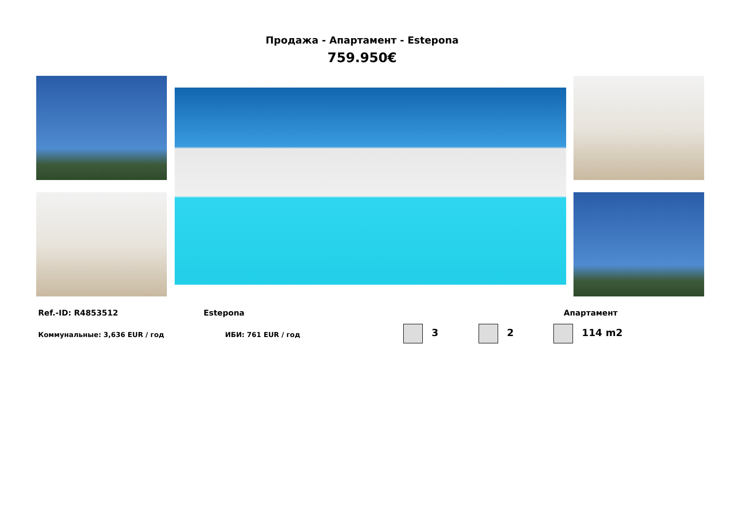Продажа - Апартамент - Estepona
759.950€
Ref.-ID: R4853512 Estepona Апартамент
Коммунальные: 3,636 EUR / год ИБИ: 761 EUR / год 3 2 114 m2